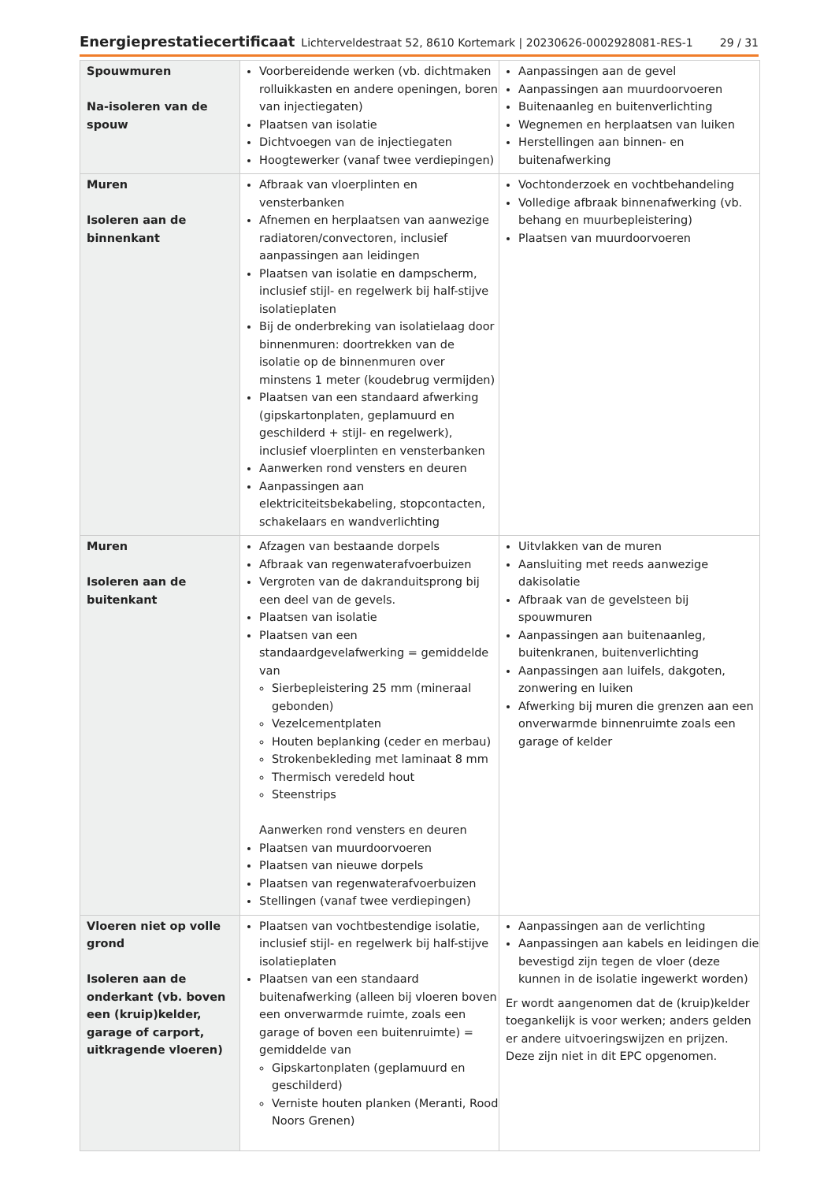Energieprestatiecertificaat Lichterveldestraat 52, 8610 Kortemark | 20230626-0002928081-RES-1 29 / 31
| Spouwmuren Na-isoleren van de spouw | Voorbereidende werken (vb. dichtmaken rolluikkasten en andere openingen, boren van injectiegaten) Plaatsen van isolatie Dichtvoegen van de injectiegaten Hoogtewerker (vanaf twee verdiepingen) | Aanpassingen aan de gevel Aanpassingen aan muurdoorvoeren Buitenaanleg en buitenverlichting Wegnemen en herplaatsen van luiken Herstellingen aan binnen- en buitenafwerking |
| Muren Isoleren aan de binnenkant | Afbraak van vloerplinten en vensterbanken Afnemen en herplaatsen van aanwezige radiatoren/convectoren, inclusief aanpassingen aan leidingen Plaatsen van isolatie en dampscherm, inclusief stijl- en regelwerk bij half-stijve isolatieplaten Bij de onderbreking van isolatielaag door binnenmuren: doortrekken van de isolatie op de binnenmuren over minstens 1 meter (koudebrug vermijden) Plaatsen van een standaard afwerking (gipskartonplaten, geplamuurd en geschilderd + stijl- en regelwerk), inclusief vloerplinten en vensterbanken Aanwerken rond vensters en deuren Aanpassingen aan elektriciteitsbekabeling, stopcontacten, schakelaars en wandverlichting | Vochtonderzoek en vochtbehandeling Volledige afbraak binnenafwerking (vb. behang en muurbepleistering) Plaatsen van muurdoorvoeren |
| Muren Isoleren aan de buitenkant | Afzagen van bestaande dorpels Afbraak van regenwaterafvoerbuizen Vergroten van de dakranduitsprong bij een deel van de gevels. Plaatsen van isolatie Plaatsen van een standaardgevelafwerking = gemiddelde van Sierbepleistering 25 mm (mineraal gebonden) Vezelcementplaten Houten beplanking (ceder en merbau) Strokenbekleding met laminaat 8 mm Thermisch veredeld hout Steenstrips Aanwerken rond vensters en deuren Plaatsen van muurdoorvoeren Plaatsen van nieuwe dorpels Plaatsen van regenwaterafvoerbuizen Stellingen (vanaf twee verdiepingen) | Uitvlakken van de muren Aansluiting met reeds aanwezige dakisolatie Afbraak van de gevelsteen bij spouwmuren Aanpassingen aan buitenaanleg, buitenkranen, buitenverlichting Aanpassingen aan luifels, dakgoten, zonwering en luiken Afwerking bij muren die grenzen aan een onverwarmde binnenruimte zoals een garage of kelder |
| Vloeren niet op volle grond Isoleren aan de onderkant (vb. boven een (kruip)kelder, garage of carport, uitkragende vloeren) | Plaatsen van vochtbestendige isolatie, inclusief stijl- en regelwerk bij half-stijve isolatieplaten Plaatsen van een standaard buitenafwerking (alleen bij vloeren boven een onverwarmde ruimte, zoals een garage of boven een buitenruimte) = gemiddelde van Gipskartonplaten (geplamuurd en geschilderd) Verniste houten planken (Meranti, Rood Noors Grenen) | Aanpassingen aan de verlichting Aanpassingen aan kabels en leidingen die bevestigd zijn tegen de vloer (deze kunnen in de isolatie ingewerkt worden) Er wordt aangenomen dat de (kruip)kelder toegankelijk is voor werken; anders gelden er andere uitvoeringswijzen en prijzen. Deze zijn niet in dit EPC opgenomen. |